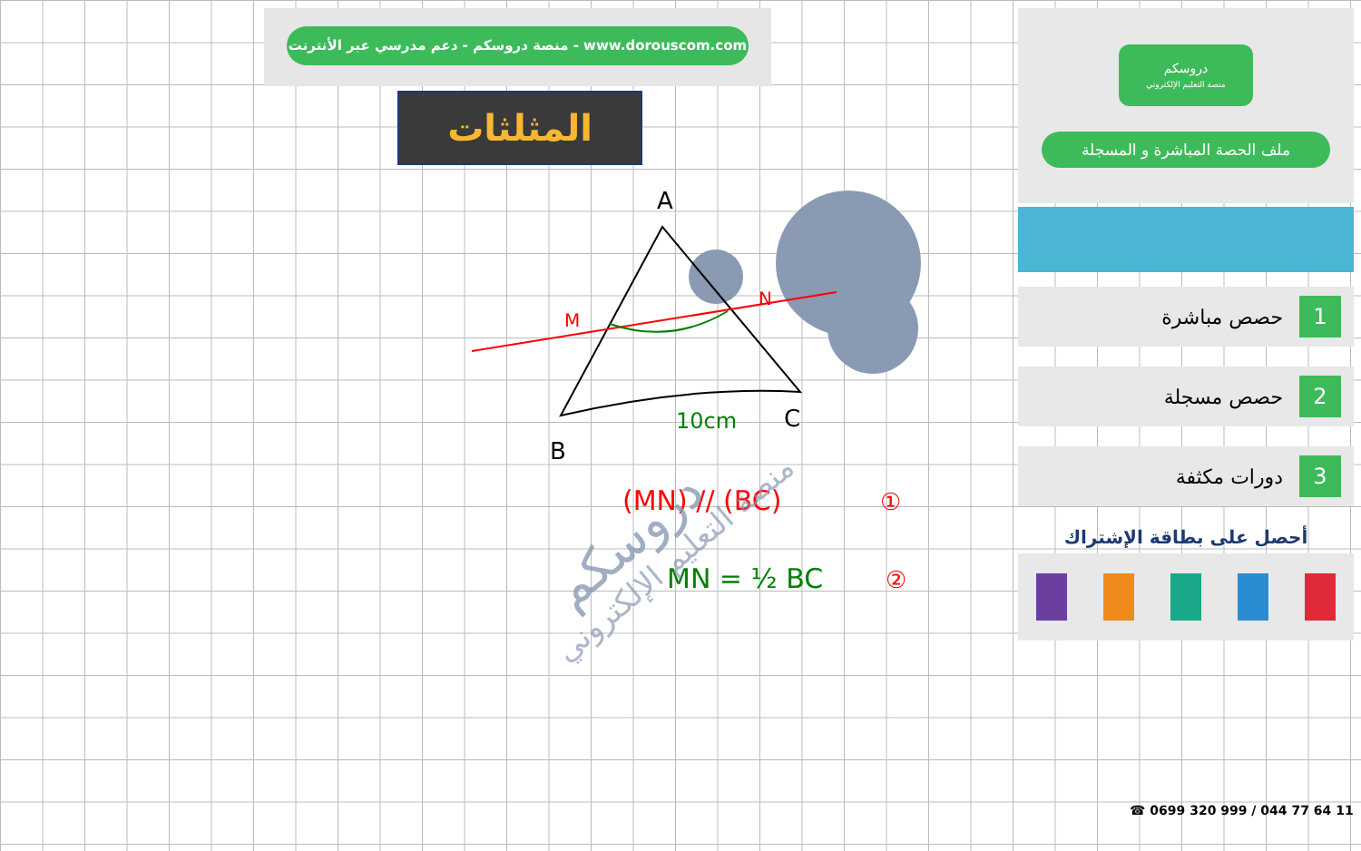منصة دروسكم - دعم مدرسي عبر الأنترنت - www.dorouscom.com
المثلثات
A
B
C
M
N
10cm
(MN) // (BC)
①
MN = ½ BC
②
دروسكم
منصة التعليم الإلكتروني
دروسكم
منصة التعليم الإلكتروني
ملف الحصة المباشرة و المسجلة
حصص مباشرة 1
حصص مسجلة 2
دورات مكثفة 3
أحصل على بطاقة الإشتراك
☎ 0699 320 999 / 044 77 64 11